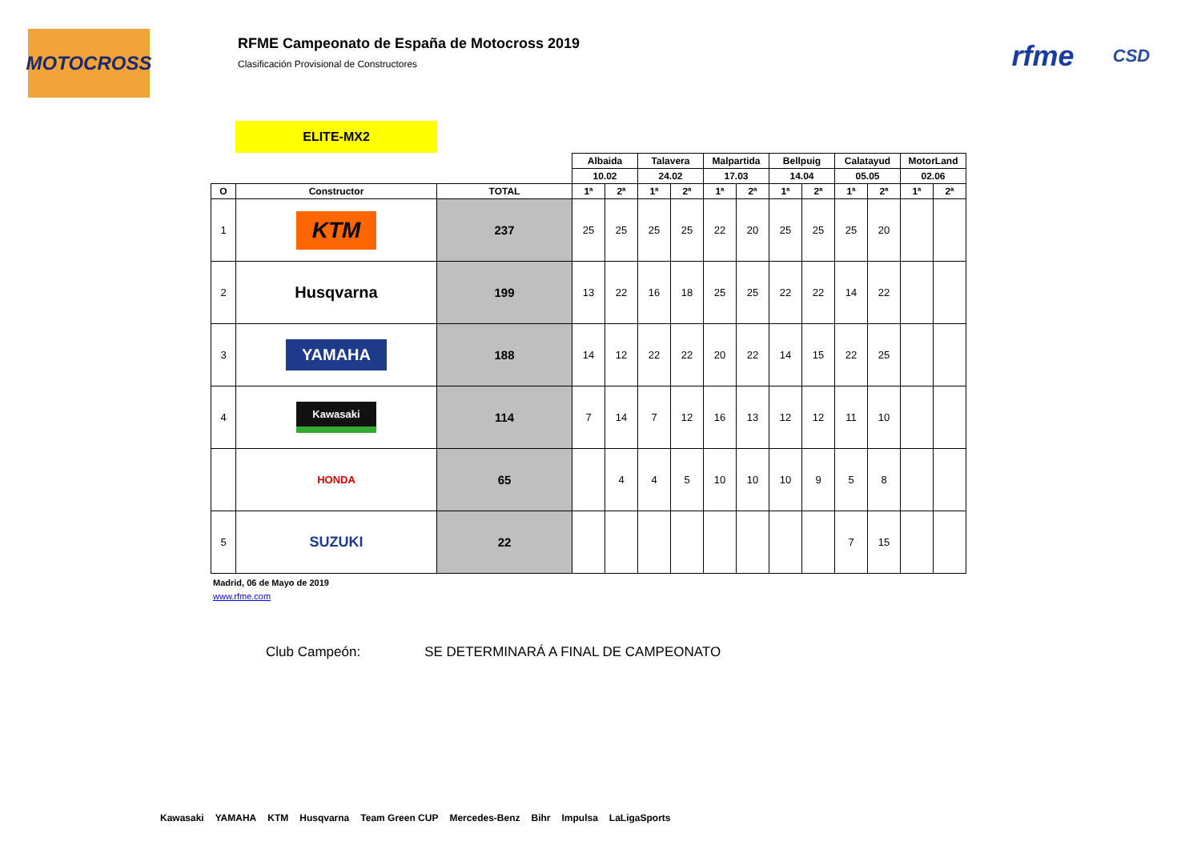MOTOCROSS
RFME Campeonato de España de Motocross 2019
Clasificación Provisional de Constructores
rfme CSD
ELITE-MX2
| | | | Albaida | | Talavera | | Malpartida | | Bellpuig | | Calatayud | | MotorLand | |
| | | | 10.02 | | 24.02 | | 17.03 | | 14.04 | | 05.05 | | 02.06 | |
| O | Constructor | TOTAL | 1ª | 2ª | 1ª | 2ª | 1ª | 2ª | 1ª | 2ª | 1ª | 2ª | 1ª | 2ª |
| 1 | KTM | 237 | 25 | 25 | 25 | 25 | 22 | 20 | 25 | 25 | 25 | 20 | | |
| 2 | Husqvarna | 199 | 13 | 22 | 16 | 18 | 25 | 25 | 22 | 22 | 14 | 22 | | |
| 3 | YAMAHA | 188 | 14 | 12 | 22 | 22 | 20 | 22 | 14 | 15 | 22 | 25 | | |
| 4 | Kawasaki | 114 | 7 | 14 | 7 | 12 | 16 | 13 | 12 | 12 | 11 | 10 | | |
| | HONDA | 65 | | 4 | 4 | 5 | 10 | 10 | 10 | 9 | 5 | 8 | | |
| 5 | SUZUKI | 22 | | | | | | | | | 7 | 15 | | |
Madrid, 06 de Mayo de 2019
www.rfme.com
Club Campeón: SE DETERMINARÁ A FINAL DE CAMPEONATO
Kawasaki YAMAHA KTM Husqvarna Team Green CUP Mercedes-Benz Bihr Impulsa LaLigaSports